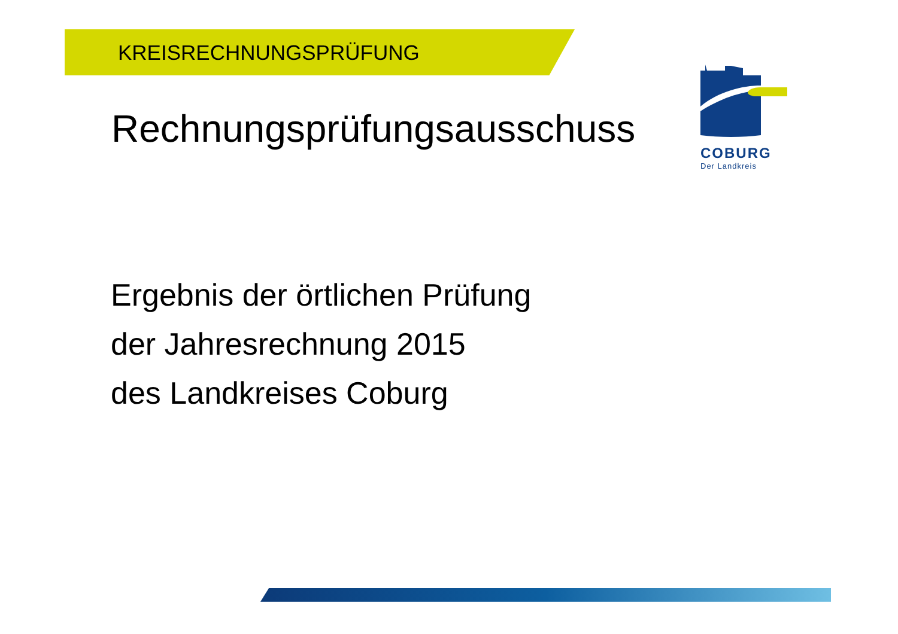KREISRECHNUNGSPRÜFUNG
Rechnungsprüfungsausschuss
Ergebnis der örtlichen Prüfung
der Jahresrechnung 2015
des Landkreises Coburg
COBURG
Der Landkreis